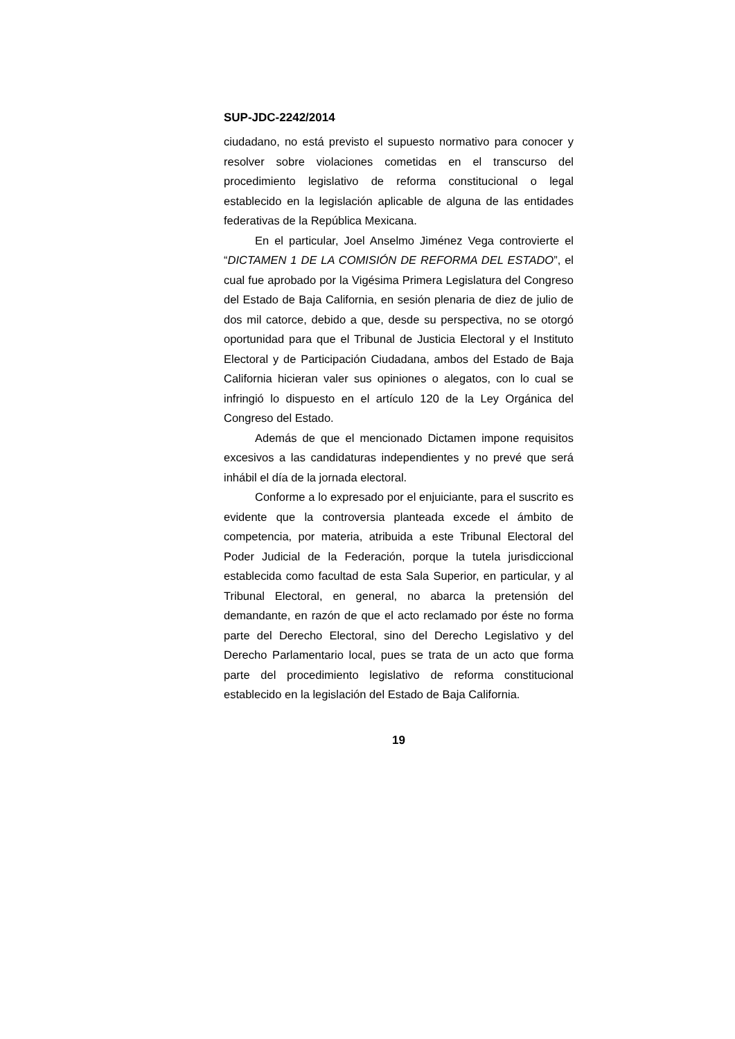SUP-JDC-2242/2014
ciudadano, no está previsto el supuesto normativo para conocer y resolver sobre violaciones cometidas en el transcurso del procedimiento legislativo de reforma constitucional o legal establecido en la legislación aplicable de alguna de las entidades federativas de la República Mexicana.
En el particular, Joel Anselmo Jiménez Vega controvierte el “DICTAMEN 1 DE LA COMISIÓN DE REFORMA DEL ESTADO”, el cual fue aprobado por la Vigésima Primera Legislatura del Congreso del Estado de Baja California, en sesión plenaria de diez de julio de dos mil catorce, debido a que, desde su perspectiva, no se otorgó oportunidad para que el Tribunal de Justicia Electoral y el Instituto Electoral y de Participación Ciudadana, ambos del Estado de Baja California hicieran valer sus opiniones o alegatos, con lo cual se infringió lo dispuesto en el artículo 120 de la Ley Orgánica del Congreso del Estado.
Además de que el mencionado Dictamen impone requisitos excesivos a las candidaturas independientes y no prevé que será inhábil el día de la jornada electoral.
Conforme a lo expresado por el enjuiciante, para el suscrito es evidente que la controversia planteada excede el ámbito de competencia, por materia, atribuida a este Tribunal Electoral del Poder Judicial de la Federación, porque la tutela jurisdiccional establecida como facultad de esta Sala Superior, en particular, y al Tribunal Electoral, en general, no abarca la pretensión del demandante, en razón de que el acto reclamado por éste no forma parte del Derecho Electoral, sino del Derecho Legislativo y del Derecho Parlamentario local, pues se trata de un acto que forma parte del procedimiento legislativo de reforma constitucional establecido en la legislación del Estado de Baja California.
19